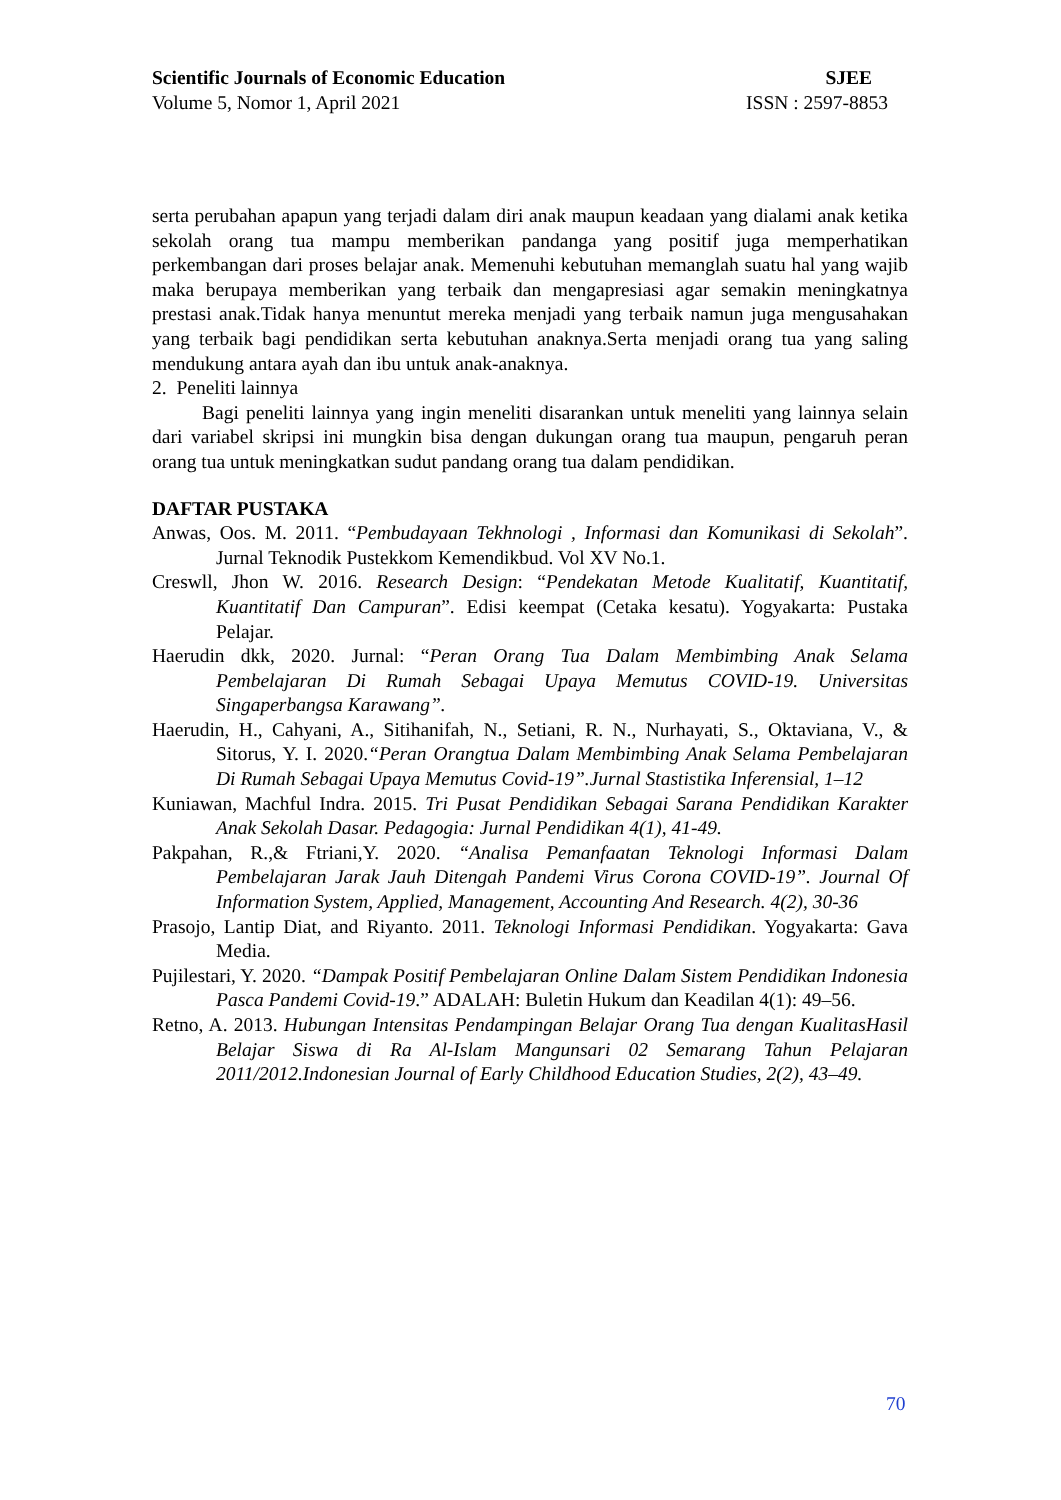Scientific Journals of Economic Education SJEE
Volume 5, Nomor 1, April 2021 ISSN : 2597-8853
serta perubahan apapun yang terjadi dalam diri anak maupun keadaan yang dialami anak ketika sekolah orang tua mampu memberikan pandanga yang positif juga memperhatikan perkembangan dari proses belajar anak. Memenuhi kebutuhan memanglah suatu hal yang wajib maka berupaya memberikan yang terbaik dan mengapresiasi agar semakin meningkatnya prestasi anak.Tidak hanya menuntut mereka menjadi yang terbaik namun juga mengusahakan yang terbaik bagi pendidikan serta kebutuhan anaknya.Serta menjadi orang tua yang saling mendukung antara ayah dan ibu untuk anak-anaknya.
2. Peneliti lainnya
Bagi peneliti lainnya yang ingin meneliti disarankan untuk meneliti yang lainnya selain dari variabel skripsi ini mungkin bisa dengan dukungan orang tua maupun, pengaruh peran orang tua untuk meningkatkan sudut pandang orang tua dalam pendidikan.
DAFTAR PUSTAKA
Anwas, Oos. M. 2011. “Pembudayaan Tekhnologi , Informasi dan Komunikasi di Sekolah”. Jurnal Teknodik Pustekkom Kemendikbud. Vol XV No.1.
Creswll, Jhon W. 2016. Research Design: “Pendekatan Metode Kualitatif, Kuantitatif, Kuantitatif Dan Campuran”. Edisi keempat (Cetaka kesatu). Yogyakarta: Pustaka Pelajar.
Haerudin dkk, 2020. Jurnal: “Peran Orang Tua Dalam Membimbing Anak Selama Pembelajaran Di Rumah Sebagai Upaya Memutus COVID-19. Universitas Singaperbangsa Karawang”.
Haerudin, H., Cahyani, A., Sitihanifah, N., Setiani, R. N., Nurhayati, S., Oktaviana, V., & Sitorus, Y. I. 2020.“Peran Orangtua Dalam Membimbing Anak Selama Pembelajaran Di Rumah Sebagai Upaya Memutus Covid-19”.Jurnal Stastistika Inferensial, 1–12
Kuniawan, Machful Indra. 2015. Tri Pusat Pendidikan Sebagai Sarana Pendidikan Karakter Anak Sekolah Dasar. Pedagogia: Jurnal Pendidikan 4(1), 41-49.
Pakpahan, R.,& Ftriani,Y. 2020. “Analisa Pemanfaatan Teknologi Informasi Dalam Pembelajaran Jarak Jauh Ditengah Pandemi Virus Corona COVID-19”. Journal Of Information System, Applied, Management, Accounting And Research. 4(2), 30-36
Prasojo, Lantip Diat, and Riyanto. 2011. Teknologi Informasi Pendidikan. Yogyakarta: Gava Media.
Pujilestari, Y. 2020. “Dampak Positif Pembelajaran Online Dalam Sistem Pendidikan Indonesia Pasca Pandemi Covid-19.” ADALAH: Buletin Hukum dan Keadilan 4(1): 49–56.
Retno, A. 2013. Hubungan Intensitas Pendampingan Belajar Orang Tua dengan KualitasHasil Belajar Siswa di Ra Al-Islam Mangunsari 02 Semarang Tahun Pelajaran 2011/2012.Indonesian Journal of Early Childhood Education Studies, 2(2), 43–49.
70